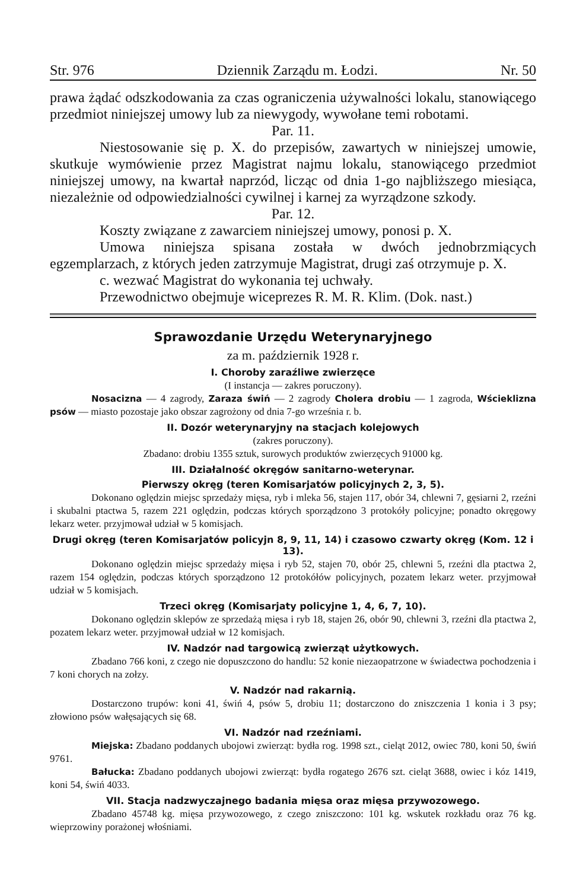Str. 976 Dziennik Zarządu m. Łodzi. Nr. 50
prawa żądać odszkodowania za czas ograniczenia używalności lokalu, stanowiącego przedmiot niniejszej umowy lub za niewygody, wywołane temi robotami.
Par. 11.
Niestosowanie się p. X. do przepisów, zawartych w niniejszej umowie, skutkuje wymówienie przez Magistrat najmu lokalu, stanowiącego przedmiot niniejszej umowy, na kwartał naprzód, licząc od dnia 1-go najbliższego miesiąca, niezależnie od odpowiedzialności cywilnej i karnej za wyrządzone szkody.
Par. 12.
Koszty związane z zawarciem niniejszej umowy, ponosi p. X.
Umowa niniejsza spisana została w dwóch jednobrzmiących egzemplarzach, z których jeden zatrzymuje Magistrat, drugi zaś otrzymuje p. X.
c. wezwać Magistrat do wykonania tej uchwały.
Przewodnictwo obejmuje wiceprezes R. M. R. Klim. (Dok. nast.)
Sprawozdanie Urzędu Weterynaryjnego
za m. październik 1928 r.
I. Choroby zaraźliwe zwierzęce
(I instancja — zakres poruczony).
Nosacizna — 4 zagrody, Zaraza świń — 2 zagrody Cholera drobiu — 1 zagroda, Wścieklizna psów — miasto pozostaje jako obszar zagrożony od dnia 7-go września r. b.
II. Dozór weterynaryjny na stacjach kolejowych
(zakres poruczony).
Zbadano: drobiu 1355 sztuk, surowych produktów zwierzęcych 91000 kg.
III. Działalność okręgów sanitarno-weterynar.
Pierwszy okręg (teren Komisarjatów policyjnych 2, 3, 5).
Dokonano oględzin miejsc sprzedaży mięsa, ryb i mleka 56, stajen 117, obór 34, chlewni 7, gęsiarni 2, rzeźni i skubalni ptactwa 5, razem 221 oględzin, podczas których sporządzono 3 protokóły policyjne; ponadto okręgowy lekarz weter. przyjmował udział w 5 komisjach.
Drugi okręg (teren Komisarjatów policyjn 8, 9, 11, 14) i czasowo czwarty okręg (Kom. 12 i 13).
Dokonano oględzin miejsc sprzedaży mięsa i ryb 52, stajen 70, obór 25, chlewni 5, rzeźni dla ptactwa 2, razem 154 oględzin, podczas których sporządzono 12 protokółów policyjnych, pozatem lekarz weter. przyjmował udział w 5 komisjach.
Trzeci okręg (Komisarjaty policyjne 1, 4, 6, 7, 10).
Dokonano oględzin sklepów ze sprzedażą mięsa i ryb 18, stajen 26, obór 90, chlewni 3, rzeźni dla ptactwa 2, pozatem lekarz weter. przyjmował udział w 12 komisjach.
IV. Nadzór nad targowicą zwierząt użytkowych.
Zbadano 766 koni, z czego nie dopuszczono do handlu: 52 konie niezaopatrzone w świadectwa pochodzenia i 7 koni chorych na zołzy.
V. Nadzór nad rakarnią.
Dostarczono trupów: koni 41, świń 4, psów 5, drobiu 11; dostarczono do zniszczenia 1 konia i 3 psy; złowiono psów wałęsających się 68.
VI. Nadzór nad rzeźniami.
Miejska: Zbadano poddanych ubojowi zwierząt: bydła rog. 1998 szt., cieląt 2012, owiec 780, koni 50, świń 9761.
Bałucka: Zbadano poddanych ubojowi zwierząt: bydła rogatego 2676 szt. cieląt 3688, owiec i kóz 1419, koni 54, świń 4033.
VII. Stacja nadzwyczajnego badania mięsa oraz mięsa przywozowego.
Zbadano 45748 kg. mięsa przywozowego, z czego zniszczono: 101 kg. wskutek rozkładu oraz 76 kg. wieprzowiny porażonej włośniami.